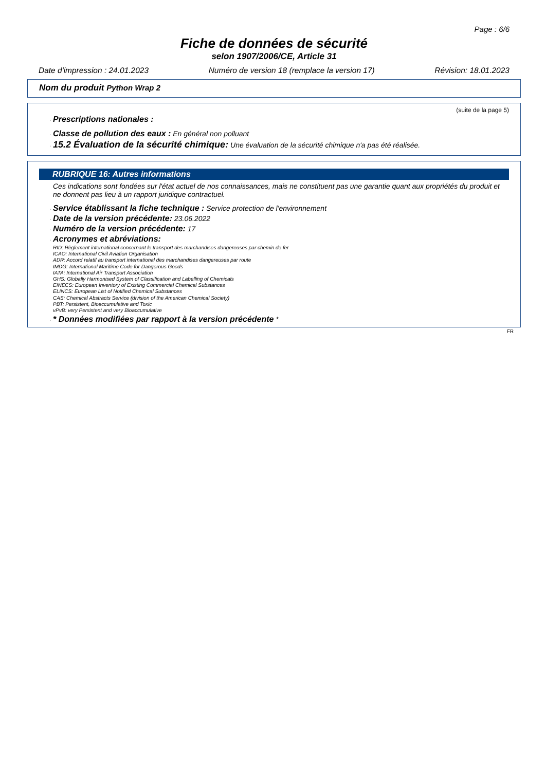Page : 6/6
Fiche de données de sécurité
selon 1907/2006/CE, Article 31
Date d'impression : 24.01.2023 Numéro de version 18 (remplace la version 17) Révision: 18.01.2023
Nom du produit Python Wrap 2
(suite de la page 5)
· Prescriptions nationales :
· Classe de pollution des eaux : En général non polluant
· 15.2 Évaluation de la sécurité chimique: Une évaluation de la sécurité chimique n'a pas été réalisée.
RUBRIQUE 16: Autres informations
Ces indications sont fondées sur l'état actuel de nos connaissances, mais ne constituent pas une garantie quant aux propriétés du produit et ne donnent pas lieu à un rapport juridique contractuel.
· Service établissant la fiche technique : Service protection de l'environnement
· Date de la version précédente: 23.06.2022
· Numéro de la version précédente: 17
· Acronymes et abréviations:
RID: Règlement international concernant le transport des marchandises dangereuses par chemin de fer
ICAO: International Civil Aviation Organisation
ADR: Accord relatif au transport international des marchandises dangereuses par route
IMDG: International Maritime Code for Dangerous Goods
IATA: International Air Transport Association
GHS: Globally Harmonised System of Classification and Labelling of Chemicals
EINECS: European Inventory of Existing Commercial Chemical Substances
ELINCS: European List of Notified Chemical Substances
CAS: Chemical Abstracts Service (division of the American Chemical Society)
PBT: Persistent, Bioaccumulative and Toxic
vPvB: very Persistent and very Bioaccumulative
· * Données modifiées par rapport à la version précédente *
FR